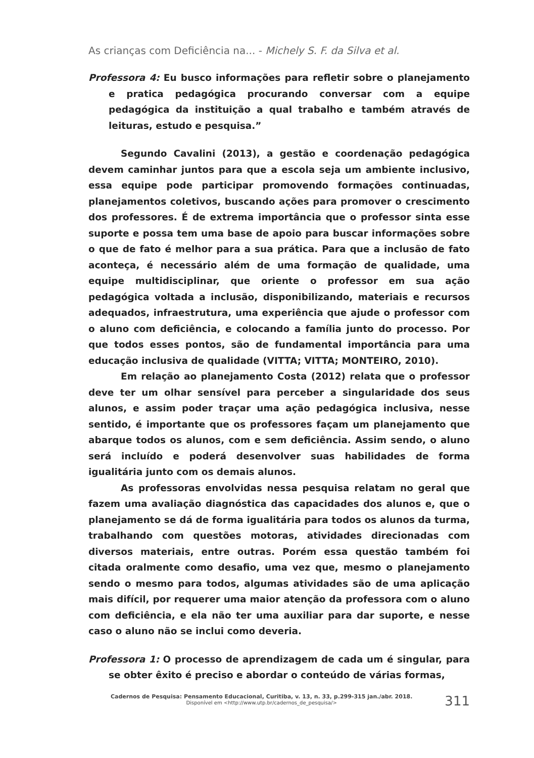As crianças com Deficiência na... - Michely S. F. da Silva et al.
Professora 4: Eu busco informações para refletir sobre o planejamento e pratica pedagógica procurando conversar com a equipe pedagógica da instituição a qual trabalho e também através de leituras, estudo e pesquisa.”
Segundo Cavalini (2013), a gestão e coordenação pedagógica devem caminhar juntos para que a escola seja um ambiente inclusivo, essa equipe pode participar promovendo formações continuadas, planejamentos coletivos, buscando ações para promover o crescimento dos professores. É de extrema importância que o professor sinta esse suporte e possa tem uma base de apoio para buscar informações sobre o que de fato é melhor para a sua prática. Para que a inclusão de fato aconteça, é necessário além de uma formação de qualidade, uma equipe multidisciplinar, que oriente o professor em sua ação pedagógica voltada a inclusão, disponibilizando, materiais e recursos adequados, infraestrutura, uma experiência que ajude o professor com o aluno com deficiência, e colocando a família junto do processo. Por que todos esses pontos, são de fundamental importância para uma educação inclusiva de qualidade (VITTA; VITTA; MONTEIRO, 2010).
Em relação ao planejamento Costa (2012) relata que o professor deve ter um olhar sensível para perceber a singularidade dos seus alunos, e assim poder traçar uma ação pedagógica inclusiva, nesse sentido, é importante que os professores façam um planejamento que abarque todos os alunos, com e sem deficiência. Assim sendo, o aluno será incluído e poderá desenvolver suas habilidades de forma igualitária junto com os demais alunos.
As professoras envolvidas nessa pesquisa relatam no geral que fazem uma avaliação diagnóstica das capacidades dos alunos e, que o planejamento se dá de forma igualitária para todos os alunos da turma, trabalhando com questões motoras, atividades direcionadas com diversos materiais, entre outras. Porém essa questão também foi citada oralmente como desafio, uma vez que, mesmo o planejamento sendo o mesmo para todos, algumas atividades são de uma aplicação mais difícil, por requerer uma maior atenção da professora com o aluno com deficiência, e ela não ter uma auxiliar para dar suporte, e nesse caso o aluno não se inclui como deveria.
Professora 1: O processo de aprendizagem de cada um é singular, para se obter êxito é preciso e abordar o conteúdo de várias formas,
Cadernos de Pesquisa: Pensamento Educacional, Curitiba, v. 13, n. 33, p.299-315 jan./abr. 2018.
Disponível em <http://www.utp.br/cadernos_de_pesquisa/>
311